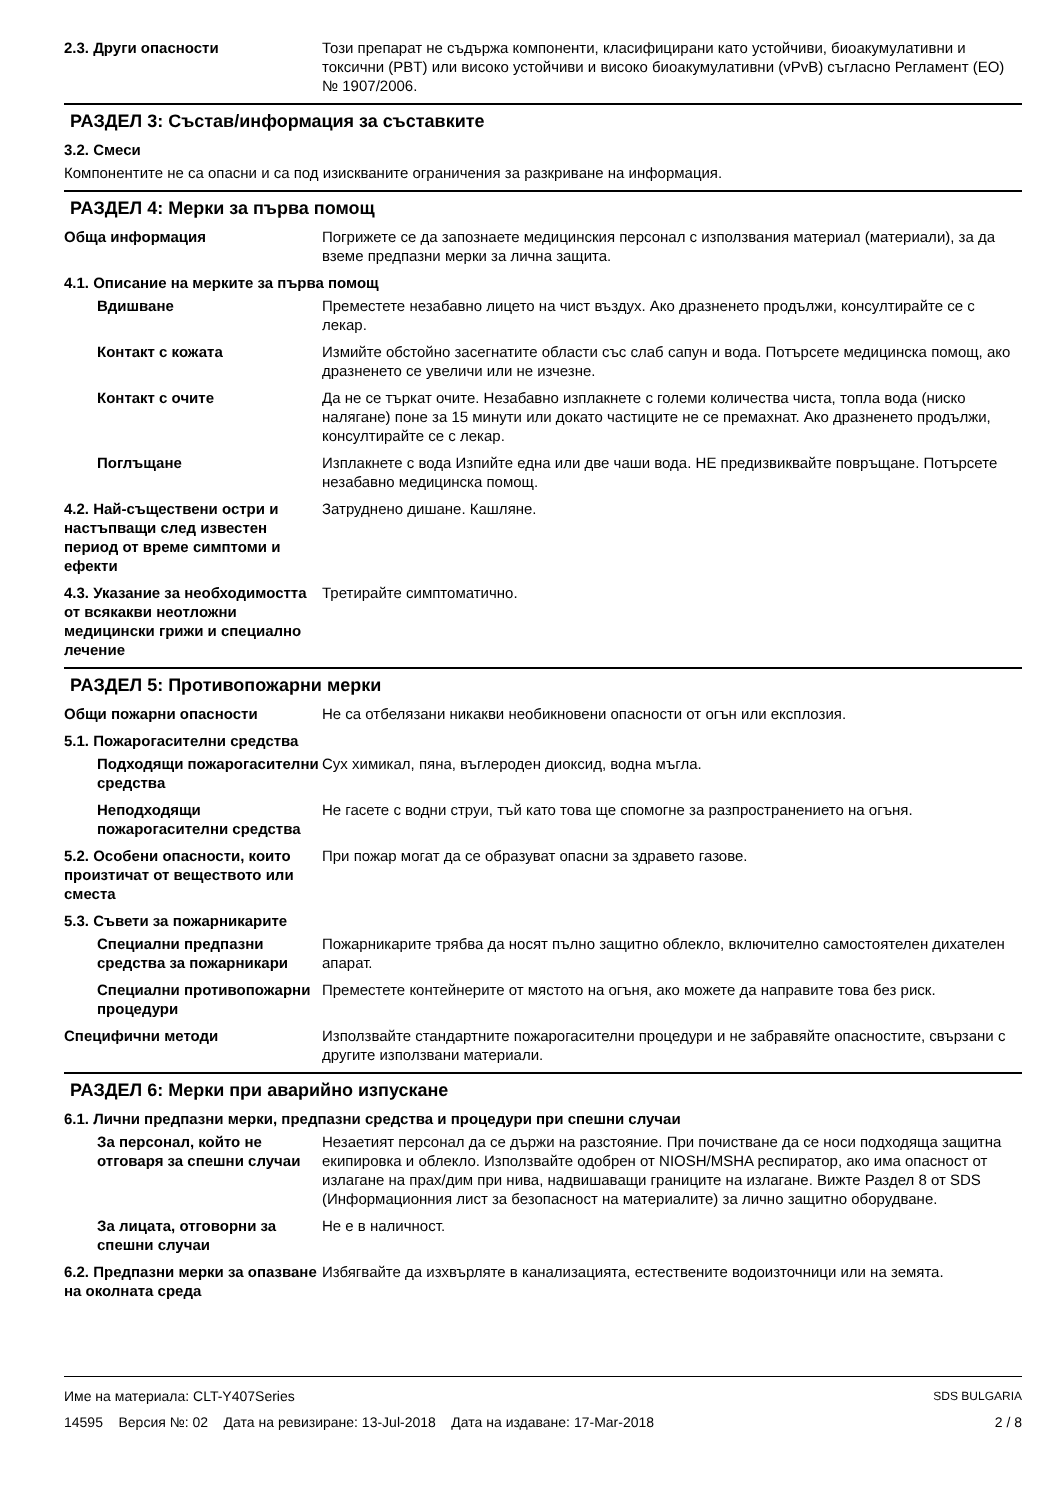2.3. Други опасности Този препарат не съдържа компоненти, класифицирани като устойчиви, биоакумулативни и токсични (PBT) или високо устойчиви и високо биоакумулативни (vPvB) съгласно Регламент (ЕО) № 1907/2006.
РАЗДЕЛ 3: Състав/информация за съставките
3.2. Смеси
Компонентите не са опасни и са под изискваните ограничения за разкриване на информация.
РАЗДЕЛ 4: Мерки за първа помощ
Обща информация Погрижете се да запознаете медицинския персонал с използвания материал (материали), за да вземе предпазни мерки за лична защита.
4.1. Описание на мерките за първа помощ
Вдишване Преместете незабавно лицето на чист въздух. Ако дразненето продължи, консултирайте се с лекар.
Контакт с кожата Измийте обстойно засегнатите области със слаб сапун и вода. Потърсете медицинска помощ, ако дразненето се увеличи или не изчезне.
Контакт с очите Да не се търкат очите. Незабавно изплакнете с големи количества чиста, топла вода (ниско налягане) поне за 15 минути или докато частиците не се премахнат. Ако дразненето продължи, консултирайте се с лекар.
Поглъщане Изплакнете с вода Изпийте една или две чаши вода. НЕ предизвиквайте повръщане. Потърсете незабавно медицинска помощ.
4.2. Най-съществени остри и настъпващи след известен период от време симптоми и ефекти
Затруднено дишане. Кашляне.
4.3. Указание за необходимостта от всякакви неотложни медицински грижи и специално лечение
Третирайте симптоматично.
РАЗДЕЛ 5: Противопожарни мерки
Общи пожарни опасности Не са отбелязани никакви необикновени опасности от огън или експлозия.
5.1. Пожарогасителни средства
Подходящи пожарогасителни средства
Сух химикал, пяна, въглероден диоксид, водна мъгла.
Неподходящи пожарогасителни средства
Не гасете с водни струи, тъй като това ще спомогне за разпространението на огъня.
5.2. Особени опасности, които произтичат от веществото или сместа
При пожар могат да се образуват опасни за здравето газове.
5.3. Съвети за пожарникарите
Специални предпазни средства за пожарникари
Пожарникарите трябва да носят пълно защитно облекло, включително самостоятелен дихателен апарат.
Специални противопожарни процедури
Преместете контейнерите от мястото на огъня, ако можете да направите това без риск.
Специфични методи Използвайте стандартните пожарогасителни процедури и не забравяйте опасностите, свързани с другите използвани материали.
РАЗДЕЛ 6: Мерки при аварийно изпускане
6.1. Лични предпазни мерки, предпазни средства и процедури при спешни случаи
За персонал, който не отговаря за спешни случаи
Незаетият персонал да се държи на разстояние. При почистване да се носи подходяща защитна екипировка и облекло. Използвайте одобрен от NIOSH/MSHA респиратор, ако има опасност от излагане на прах/дим при нива, надвишаващи границите на излагане. Вижте Раздел 8 от SDS (Информационния лист за безопасност на материалите) за лично защитно оборудване.
За лицата, отговорни за спешни случаи
Не е в наличност.
6.2. Предпазни мерки за опазване на околната среда
Избягвайте да изхвърляте в канализацията, естествените водоизточници или на земята.
Име на материала: CLT-Y407Series SDS BULGARIA
14595 Версия №: 02 Дата на ревизиране: 13-Jul-2018 Дата на издаване: 17-Mar-2018 2 / 8